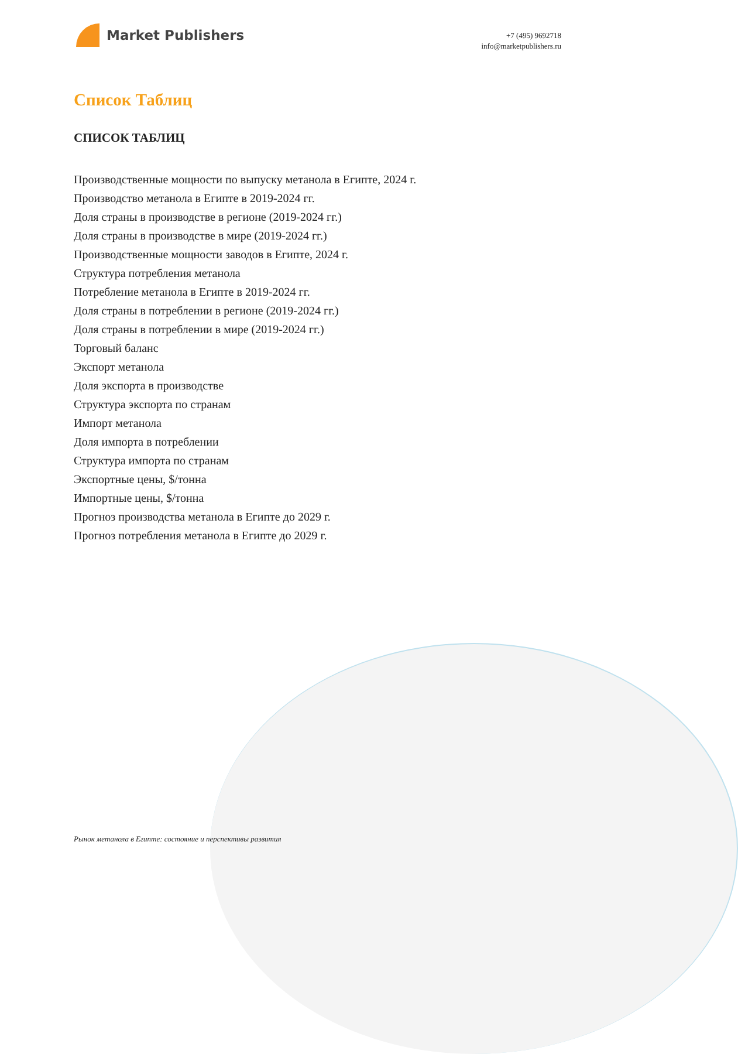Market Publishers
+7 (495) 9692718
info@marketpublishers.ru
Список Таблиц
СПИСОК ТАБЛИЦ
Производственные мощности по выпуску метанола в Египте, 2024 г.
Производство метанола в Египте в 2019-2024 гг.
Доля страны в производстве в регионе (2019-2024 гг.)
Доля страны в производстве в мире (2019-2024 гг.)
Производственные мощности заводов в Египте, 2024 г.
Структура потребления метанола
Потребление метанола в Египте в 2019-2024 гг.
Доля страны в потреблении в регионе (2019-2024 гг.)
Доля страны в потреблении в мире (2019-2024 гг.)
Торговый баланс
Экспорт метанола
Доля экспорта в производстве
Структура экспорта по странам
Импорт метанола
Доля импорта в потреблении
Структура импорта по странам
Экспортные цены, $/тонна
Импортные цены, $/тонна
Прогноз производства метанола в Египте до 2029 г.
Прогноз потребления метанола в Египте до 2029 г.
Рынок метанола в Египте: состояние и перспективы развития